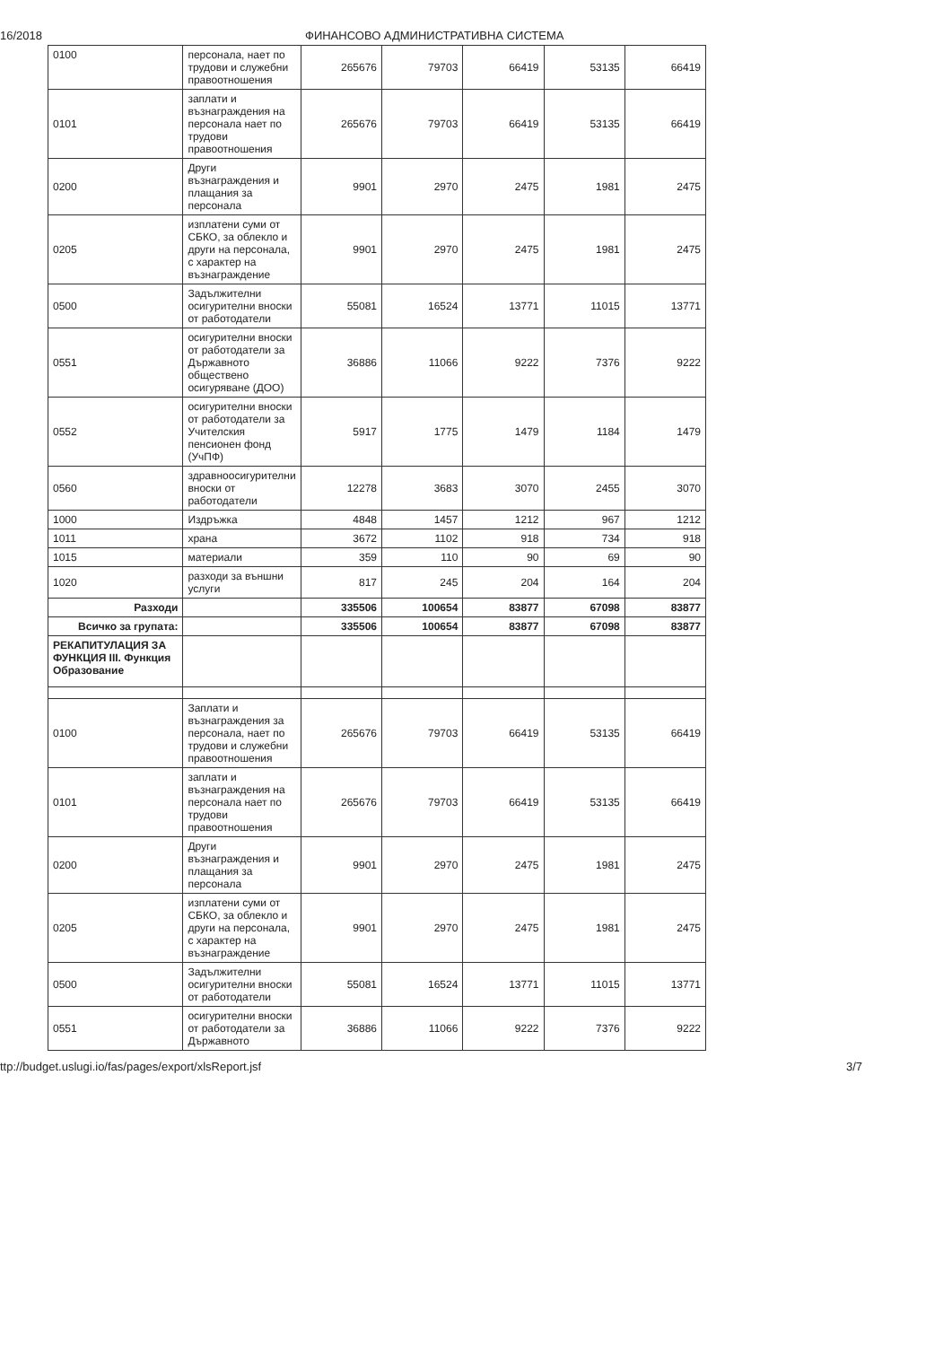16/2018 ФИНАНСОВО АДМИНИСТРАТИВНА СИСТЕМА
| 0100 | персонала, наeт по трудови и служебни правоотношения | 265676 | 79703 | 66419 | 53135 | 66419 |
| 0101 | заплати и възнаграждения на персонала нает по трудови правоотношения | 265676 | 79703 | 66419 | 53135 | 66419 |
| 0200 | Други възнаграждения и плащания за персонала | 9901 | 2970 | 2475 | 1981 | 2475 |
| 0205 | изплатени суми от СБКО, за облекло и други на персонала, с характер на възнаграждение | 9901 | 2970 | 2475 | 1981 | 2475 |
| 0500 | Задължителни осигурителни вноски от работодатели | 55081 | 16524 | 13771 | 11015 | 13771 |
| 0551 | осигурителни вноски от работодатели за Държавното обществено осигуряване (ДОО) | 36886 | 11066 | 9222 | 7376 | 9222 |
| 0552 | осигурителни вноски от работодатели за Учителския пенсионен фонд (УчПФ) | 5917 | 1775 | 1479 | 1184 | 1479 |
| 0560 | здравноосигурителни вноски от работодатели | 12278 | 3683 | 3070 | 2455 | 3070 |
| 1000 | Издръжка | 4848 | 1457 | 1212 | 967 | 1212 |
| 1011 | храна | 3672 | 1102 | 918 | 734 | 918 |
| 1015 | материали | 359 | 110 | 90 | 69 | 90 |
| 1020 | разходи за външни услуги | 817 | 245 | 204 | 164 | 204 |
| Разходи | | 335506 | 100654 | 83877 | 67098 | 83877 |
| Всичко за групата: | | 335506 | 100654 | 83877 | 67098 | 83877 |
| РЕКАПИТУЛАЦИЯ ЗА ФУНКЦИЯ III. Функция Образование | | | | | | |
| 0100 | Заплати и възнаграждения за персонала, нает по трудови и служебни правоотношения | 265676 | 79703 | 66419 | 53135 | 66419 |
| 0101 | заплати и възнаграждения на персонала нает по трудови правоотношения | 265676 | 79703 | 66419 | 53135 | 66419 |
| 0200 | Други възнаграждения и плащания за персонала | 9901 | 2970 | 2475 | 1981 | 2475 |
| 0205 | изплатени суми от СБКО, за облекло и други на персонала, с характер на възнаграждение | 9901 | 2970 | 2475 | 1981 | 2475 |
| 0500 | Задължителни осигурителни вноски от работодатели | 55081 | 16524 | 13771 | 11015 | 13771 |
| 0551 | осигурителни вноски от работодатели за Държавното | 36886 | 11066 | 9222 | 7376 | 9222 |
ttp://budget.uslugi.io/fas/pages/export/xlsReport.jsf 3/7